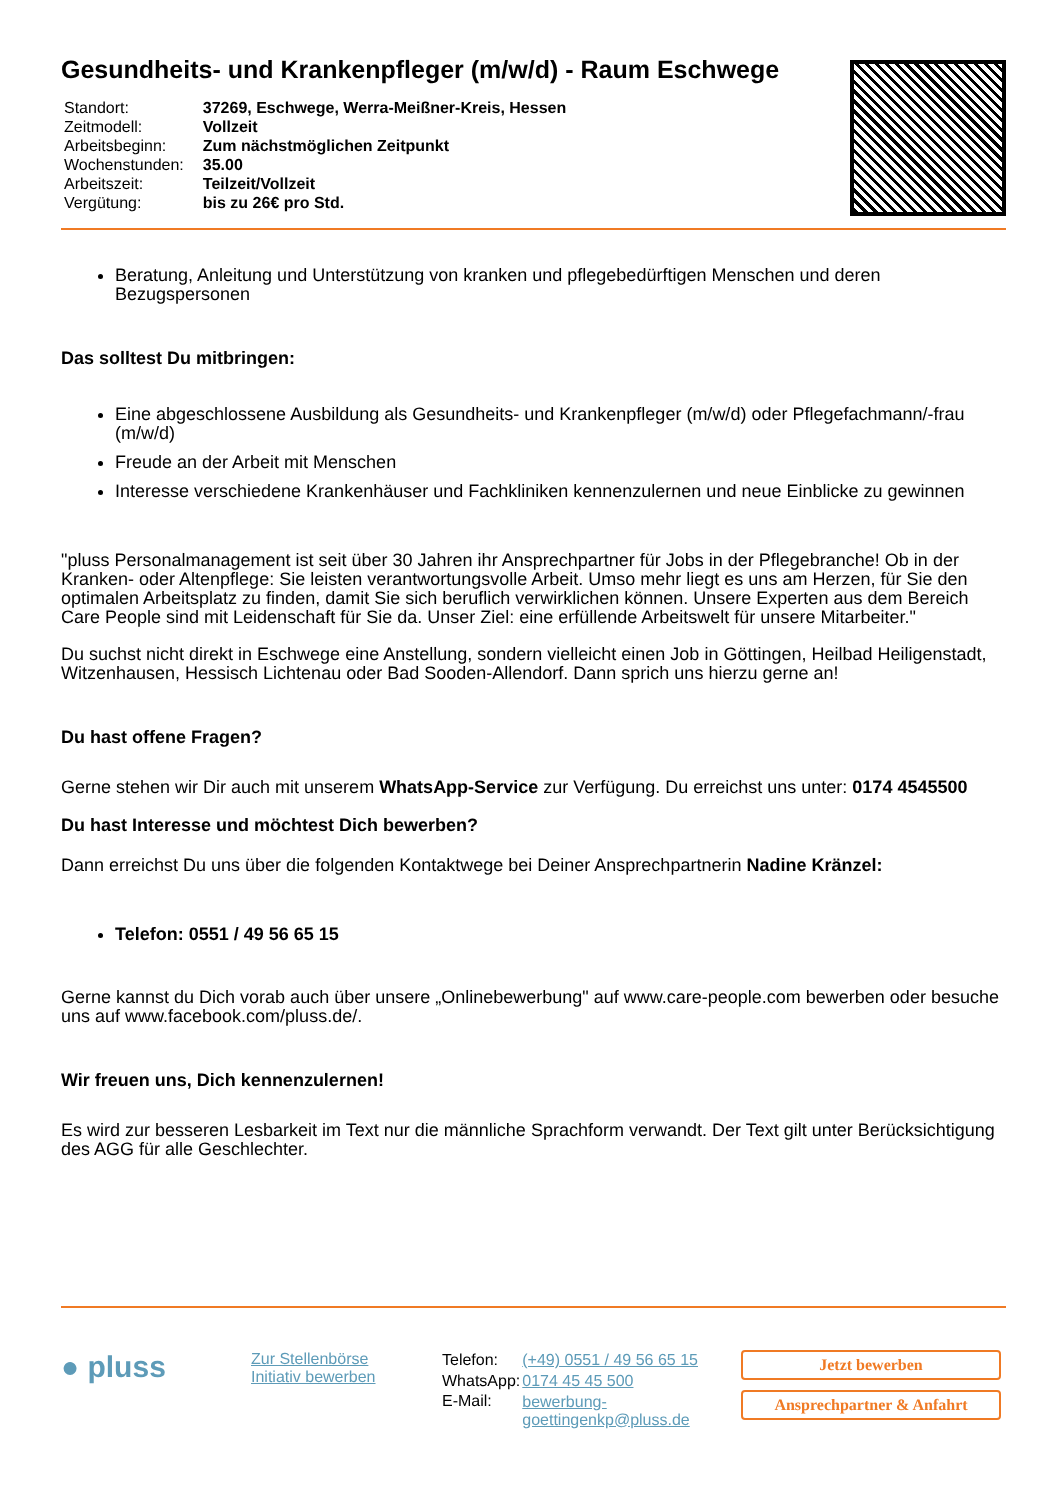Gesundheits- und Krankenpfleger (m/w/d) - Raum Eschwege
| Standort: | 37269, Eschwege, Werra-Meißner-Kreis, Hessen |
| Zeitmodell: | Vollzeit |
| Arbeitsbeginn: | Zum nächstmöglichen Zeitpunkt |
| Wochenstunden: | 35.00 |
| Arbeitszeit: | Teilzeit/Vollzeit |
| Vergütung: | bis zu 26€ pro Std. |
Beratung, Anleitung und Unterstützung von kranken und pflegebedürftigen Menschen und deren Bezugspersonen
Das solltest Du mitbringen:
Eine abgeschlossene Ausbildung als Gesundheits- und Krankenpfleger (m/w/d) oder Pflegefachmann/-frau (m/w/d)
Freude an der Arbeit mit Menschen
Interesse verschiedene Krankenhäuser und Fachkliniken kennenzulernen und neue Einblicke zu gewinnen
"pluss Personalmanagement ist seit über 30 Jahren ihr Ansprechpartner für Jobs in der Pflegebranche! Ob in der Kranken- oder Altenpflege: Sie leisten verantwortungsvolle Arbeit. Umso mehr liegt es uns am Herzen, für Sie den optimalen Arbeitsplatz zu finden, damit Sie sich beruflich verwirklichen können. Unsere Experten aus dem Bereich Care People sind mit Leidenschaft für Sie da. Unser Ziel: eine erfüllende Arbeitswelt für unsere Mitarbeiter."
Du suchst nicht direkt in Eschwege eine Anstellung, sondern vielleicht einen Job in Göttingen, Heilbad Heiligenstadt, Witzenhausen, Hessisch Lichtenau oder Bad Sooden-Allendorf. Dann sprich uns hierzu gerne an!
Du hast offene Fragen?
Gerne stehen wir Dir auch mit unserem WhatsApp-Service zur Verfügung. Du erreichst uns unter: 0174 4545500
Du hast Interesse und möchtest Dich bewerben?
Dann erreichst Du uns über die folgenden Kontaktwege bei Deiner Ansprechpartnerin Nadine Kränzel:
Telefon: 0551 / 49 56 65 15
Gerne kannst du Dich vorab auch über unsere „Onlinebewerbung" auf www.care-people.com bewerben oder besuche uns auf www.facebook.com/pluss.de/.
Wir freuen uns, Dich kennenzulernen!
Es wird zur besseren Lesbarkeit im Text nur die männliche Sprachform verwandt. Der Text gilt unter Berücksichtigung des AGG für alle Geschlechter.
● pluss
Zur Stellenbörse
Initiativ bewerben
| Telefon: | (+49) 0551 / 49 56 65 15 |
| WhatsApp: | 0174 45 45 500 |
| E-Mail: | bewerbung-goettingenkp@pluss.de |
Jetzt bewerben
Ansprechpartner & Anfahrt